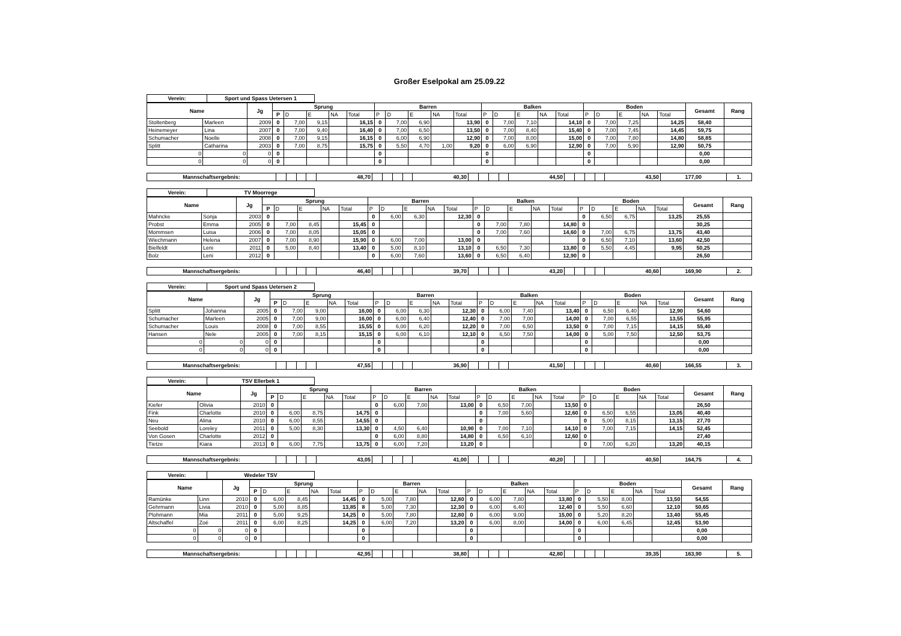Großer Eselpokal am 25.09.22
| Verein: | Sport und Spass Uetersen 1 |
| Name | | Jg | Sprung | | | | | Barren | | | | | Balken | | | | | Boden | | | | | Gesamt | Rang |
| --- | --- | --- | --- | --- | --- | --- | --- | --- | --- | --- | --- | --- | --- | --- | --- | --- | --- | --- | --- | --- | --- | --- | --- | --- |
| | | | P | D | E | NA | Total | P | D | E | NA | Total | P | D | E | NA | Total | P | D | E | NA | Total | | |
| Stoltenberg | Marleen | 2009 | 0 | 7,00 | 9,15 | | 16,15 | 0 | 7,00 | 6,90 | | 13,90 | 0 | 7,00 | 7,10 | | 14,10 | 0 | 7,00 | 7,25 | | 14,25 | 58,40 | |
| Heinemeyer | Lina | 2007 | 0 | 7,00 | 9,40 | | 16,40 | 0 | 7,00 | 6,50 | | 13,50 | 0 | 7,00 | 8,40 | | 15,40 | 0 | 7,00 | 7,45 | | 14,45 | 59,75 | |
| Schumacher | Noelle | 2008 | 0 | 7,00 | 9,15 | | 16,15 | 0 | 6,00 | 6,90 | | 12,90 | 0 | 7,00 | 8,00 | | 15,00 | 0 | 7,00 | 7,80 | | 14,80 | 58,85 | |
| Splitt | Catharina | 2003 | 0 | 7,00 | 8,75 | | 15,75 | 0 | 5,50 | 4,70 | 1,00 | 9,20 | 0 | 6,00 | 6,90 | | 12,90 | 0 | 7,00 | 5,90 | | 12,90 | 50,75 | |
| 0 | 0 | 0 | 0 | | | | | 0 | | | | | 0 | | | | | 0 | | | | | 0,00 | |
| 0 | 0 | 0 | 0 | | | | | 0 | | | | | 0 | | | | | 0 | | | | | 0,00 | |
| Mannschaftsergebnis: | | | | | 48,70 | | | | | 40,30 | | | | | 44,50 | | | | | 43,50 | 177,00 | 1. |
| Verein: | TV Moorrege |
| Name | | Jg | Sprung | | | | | Barren | | | | | Balken | | | | | Boden | | | | | Gesamt | Rang |
| --- | --- | --- | --- | --- | --- | --- | --- | --- | --- | --- | --- | --- | --- | --- | --- | --- | --- | --- | --- | --- | --- | --- | --- | --- |
| | | | P | D | E | NA | Total | P | D | E | NA | Total | P | D | E | NA | Total | P | D | E | NA | Total | | |
| Mahncke | Sonja | 2003 | 0 | | | | | 0 | 6,00 | 6,30 | | 12,30 | 0 | | | | | 0 | 6,50 | 6,75 | | 13,25 | 25,55 | |
| Probst | Emma | 2005 | 0 | 7,00 | 8,45 | | 15,45 | 0 | | | | | 0 | 7,00 | 7,80 | | 14,80 | 0 | | | | | 30,25 | |
| Mommsen | Luisa | 2006 | 0 | 7,00 | 8,05 | | 15,05 | 0 | | | | | 0 | 7,00 | 7,60 | | 14,60 | 0 | 7,00 | 6,75 | | 13,75 | 43,40 | |
| Wiechmann | Helena | 2007 | 0 | 7,00 | 8,90 | | 15,90 | 0 | 6,00 | 7,00 | | 13,00 | 0 | | | | | 0 | 6,50 | 7,10 | | 13,60 | 42,50 | |
| Bielfeldt | Leni | 2011 | 0 | 5,00 | 8,40 | | 13,40 | 0 | 5,00 | 8,10 | | 13,10 | 0 | 6,50 | 7,30 | | 13,80 | 0 | 5,50 | 4,45 | | 9,95 | 50,25 | |
| Bolz | Leni | 2012 | 0 | | | | | 0 | 6,00 | 7,60 | | 13,60 | 0 | 6,50 | 6,40 | | 12,90 | 0 | | | | | 26,50 | |
| Mannschaftsergebnis: | | | | | 46,40 | | | | | 39,70 | | | | | 43,20 | | | | | 40,60 | 169,90 | 2. |
| Verein: | Sport und Spass Uetersen 2 |
| Name | | Jg | Sprung | | | | | Barren | | | | | Balken | | | | | Boden | | | | | Gesamt | Rang |
| --- | --- | --- | --- | --- | --- | --- | --- | --- | --- | --- | --- | --- | --- | --- | --- | --- | --- | --- | --- | --- | --- | --- | --- | --- |
| | | | P | D | E | NA | Total | P | D | E | NA | Total | P | D | E | NA | Total | P | D | E | NA | Total | | |
| Splitt | Johanna | 2005 | 0 | 7,00 | 9,00 | | 16,00 | 0 | 6,00 | 6,30 | | 12,30 | 0 | 6,00 | 7,40 | | 13,40 | 0 | 6,50 | 6,40 | | 12,90 | 54,60 | |
| Schumacher | Marleen | 2005 | 0 | 7,00 | 9,00 | | 16,00 | 0 | 6,00 | 6,40 | | 12,40 | 0 | 7,00 | 7,00 | | 14,00 | 0 | 7,00 | 6,55 | | 13,55 | 55,95 | |
| Schumacher | Louis | 2008 | 0 | 7,00 | 8,55 | | 15,55 | 0 | 6,00 | 6,20 | | 12,20 | 0 | 7,00 | 6,50 | | 13,50 | 0 | 7,00 | 7,15 | | 14,15 | 55,40 | |
| Hansen | Nele | 2005 | 0 | 7,00 | 8,15 | | 15,15 | 0 | 6,00 | 6,10 | | 12,10 | 0 | 6,50 | 7,50 | | 14,00 | 0 | 5,00 | 7,50 | | 12,50 | 53,75 | |
| 0 | 0 | 0 | 0 | | | | | 0 | | | | | 0 | | | | | 0 | | | | | 0,00 | |
| 0 | 0 | 0 | 0 | | | | | 0 | | | | | 0 | | | | | 0 | | | | | 0,00 | |
| Mannschaftsergebnis: | | | | | 47,55 | | | | | 36,90 | | | | | 41,50 | | | | | 40,60 | 166,55 | 3. |
| Verein: | TSV Ellerbek 1 |
| Name | | Jg | Sprung | | | | | Barren | | | | | Balken | | | | | Boden | | | | | Gesamt | Rang |
| --- | --- | --- | --- | --- | --- | --- | --- | --- | --- | --- | --- | --- | --- | --- | --- | --- | --- | --- | --- | --- | --- | --- | --- | --- |
| | | | P | D | E | NA | Total | P | D | E | NA | Total | P | D | E | NA | Total | P | D | E | NA | Total | | |
| Kiefer | Olivia | 2010 | 0 | | | | | 0 | 6,00 | 7,00 | | 13,00 | 0 | 6,50 | 7,00 | | 13,50 | 0 | | | | | 26,50 | |
| Fink | Charlotte | 2010 | 0 | 6,00 | 8,75 | | 14,75 | 0 | | | | | 0 | 7,00 | 5,60 | | 12,60 | 0 | 6,50 | 6,55 | | 13,05 | 40,40 | |
| Neu | Alina | 2010 | 0 | 6,00 | 8,55 | | 14,55 | 0 | | | | | 0 | | | | | 0 | 5,00 | 8,15 | | 13,15 | 27,70 | |
| Seebold | Loreley | 2011 | 0 | 5,00 | 8,30 | | 13,30 | 0 | 4,50 | 6,40 | | 10,90 | 0 | 7,00 | 7,10 | | 14,10 | 0 | 7,00 | 7,15 | | 14,15 | 52,45 | |
| Von Gosen | Charlotte | 2012 | 0 | | | | | 0 | 6,00 | 8,80 | | 14,80 | 0 | 6,50 | 6,10 | | 12,60 | 0 | | | | | 27,40 | |
| Tietze | Kiara | 2013 | 0 | 6,00 | 7,75 | | 13,75 | 0 | 6,00 | 7,20 | | 13,20 | 0 | | | | | 0 | 7,00 | 6,20 | | 13,20 | 40,15 | |
| Mannschaftsergebnis: | | | | | 43,05 | | | | | 41,00 | | | | | 40,20 | | | | | 40,50 | 164,75 | 4. |
| Verein: | Wedeler TSV |
| Name | | Jg | Sprung | | | | | Barren | | | | | Balken | | | | | Boden | | | | | Gesamt | Rang |
| --- | --- | --- | --- | --- | --- | --- | --- | --- | --- | --- | --- | --- | --- | --- | --- | --- | --- | --- | --- | --- | --- | --- | --- | --- |
| | | | P | D | E | NA | Total | P | D | E | NA | Total | P | D | E | NA | Total | P | D | E | NA | Total | | |
| Ramünke | Linn | 2010 | 0 | 6,00 | 8,45 | | 14,45 | 0 | 5,00 | 7,80 | | 12,80 | 0 | 6,00 | 7,80 | | 13,80 | 0 | 5,50 | 8,00 | | 13,50 | 54,55 | |
| Gehrmann | Livia | 2010 | 0 | 5,00 | 8,85 | | 13,85 | 8 | 5,00 | 7,30 | | 12,30 | 0 | 6,00 | 6,40 | | 12,40 | 0 | 5,50 | 6,60 | | 12,10 | 50,65 | |
| Plohmann | Mia | 2011 | 0 | 5,00 | 9,25 | | 14,25 | 0 | 5,00 | 7,80 | | 12,80 | 0 | 6,00 | 9,00 | | 15,00 | 0 | 5,20 | 8,20 | | 13,40 | 55,45 | |
| Altschaffel | Zoé | 2011 | 0 | 6,00 | 8,25 | | 14,25 | 0 | 6,00 | 7,20 | | 13,20 | 0 | 6,00 | 8,00 | | 14,00 | 0 | 6,00 | 6,45 | | 12,45 | 53,90 | |
| 0 | 0 | 0 | 0 | | | | | 0 | | | | | 0 | | | | | 0 | | | | | 0,00 | |
| 0 | 0 | 0 | 0 | | | | | 0 | | | | | 0 | | | | | 0 | | | | | 0,00 | |
| Mannschaftsergebnis: | | | | | 42,95 | | | | | 38,80 | | | | | 42,80 | | | | | 39,35 | 163,90 | 5. |